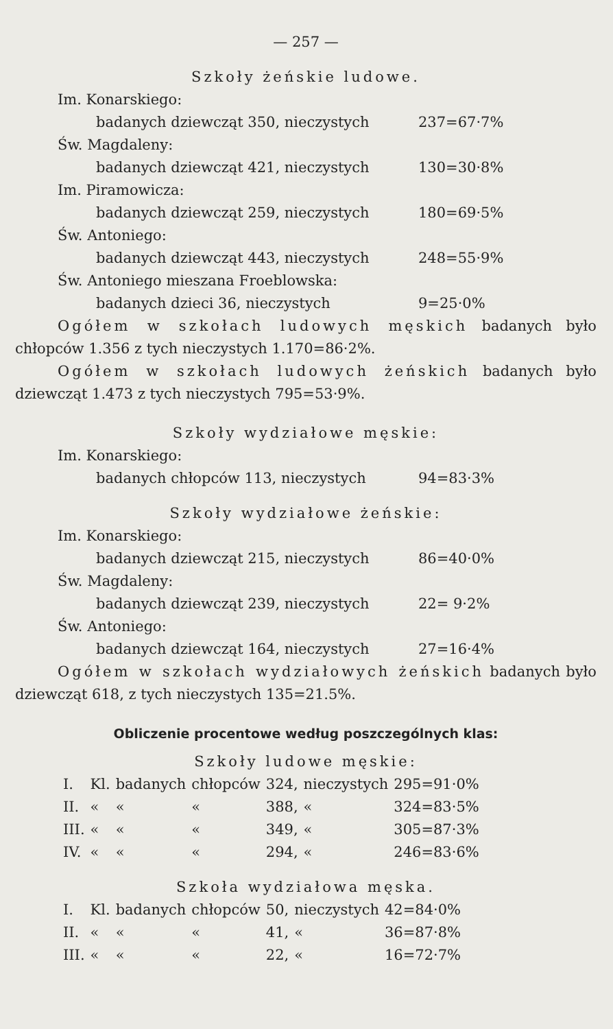— 257 —
Szkoły żeńskie ludowe.
Im. Konarskiego:
badanych dziewcząt 350, nieczystych 237=67·7%
Św. Magdaleny:
badanych dziewcząt 421, nieczystych 130=30·8%
Im. Piramowicza:
badanych dziewcząt 259, nieczystych 180=69·5%
Św. Antoniego:
badanych dziewcząt 443, nieczystych 248=55·9%
Św. Antoniego mieszana Froeblowska:
badanych dzieci 36, nieczystych 9=25·0%
Ogółem w szkołach ludowych męskich badanych było chłopców 1.356 z tych nieczystych 1.170=86·2%.
Ogółem w szkołach ludowych żeńskich badanych było dziewcząt 1.473 z tych nieczystych 795=53·9%.
Szkoły wydziałowe męskie:
Im. Konarskiego:
badanych chłopców 113, nieczystych 94=83·3%
Szkoły wydziałowe żeńskie:
Im. Konarskiego:
badanych dziewcząt 215, nieczystych 86=40·0%
Św. Magdaleny:
badanych dziewcząt 239, nieczystych 22= 9·2%
Św. Antoniego:
badanych dziewcząt 164, nieczystych 27=16·4%
Ogółem w szkołach wydziałowych żeńskich badanych było dziewcząt 618, z tych nieczystych 135=21.5%.
Obliczenie procentowe według poszczególnych klas:
Szkoły ludowe męskie:
| I. | Kl. | badanych | chłopców | 324, | nieczystych | 295=91·0% |
| II. | « | « | « | 388, | « | 324=83·5% |
| III. | « | « | « | 349, | « | 305=87·3% |
| IV. | « | « | « | 294, | « | 246=83·6% |
Szkoła wydziałowa męska.
| I. | Kl. | badanych | chłopców | 50, | nieczystych | 42=84·0% |
| II. | « | « | « | 41, | « | 36=87·8% |
| III. | « | « | « | 22, | « | 16=72·7% |